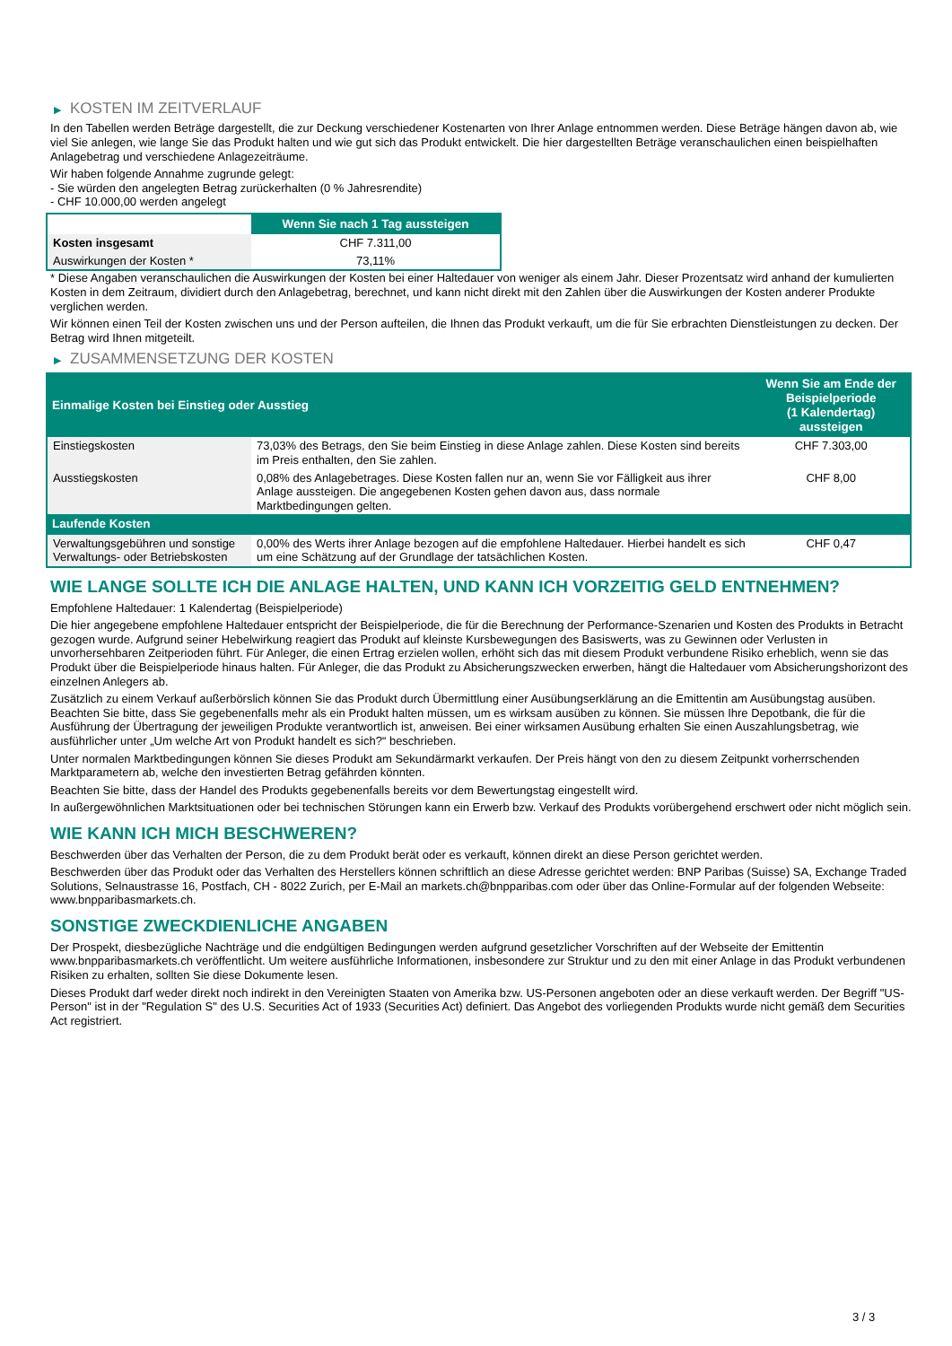▶ KOSTEN IM ZEITVERLAUF
In den Tabellen werden Beträge dargestellt, die zur Deckung verschiedener Kostenarten von Ihrer Anlage entnommen werden. Diese Beträge hängen davon ab, wie viel Sie anlegen, wie lange Sie das Produkt halten und wie gut sich das Produkt entwickelt. Die hier dargestellten Beträge veranschaulichen einen beispielhaften Anlagebetrag und verschiedene Anlagezeiträume.
Wir haben folgende Annahme zugrunde gelegt:
- Sie würden den angelegten Betrag zurückerhalten (0 % Jahresrendite)
- CHF 10.000,00 werden angelegt
| | Wenn Sie nach 1 Tag aussteigen |
| --- | --- |
| Kosten insgesamt | CHF 7.311,00 |
| Auswirkungen der Kosten * | 73,11% |
* Diese Angaben veranschaulichen die Auswirkungen der Kosten bei einer Haltedauer von weniger als einem Jahr. Dieser Prozentsatz wird anhand der kumulierten Kosten in dem Zeitraum, dividiert durch den Anlagebetrag, berechnet, und kann nicht direkt mit den Zahlen über die Auswirkungen der Kosten anderer Produkte verglichen werden.
Wir können einen Teil der Kosten zwischen uns und der Person aufteilen, die Ihnen das Produkt verkauft, um die für Sie erbrachten Dienstleistungen zu decken. Der Betrag wird Ihnen mitgeteilt.
▶ ZUSAMMENSETZUNG DER KOSTEN
| Einmalige Kosten bei Einstieg oder Ausstieg | | Wenn Sie am Ende der Beispielperiode (1 Kalendertag) aussteigen |
| --- | --- | --- |
| Einstiegskosten | 73,03% des Betrags, den Sie beim Einstieg in diese Anlage zahlen. Diese Kosten sind bereits im Preis enthalten, den Sie zahlen. | CHF 7.303,00 |
| Ausstiegskosten | 0,08% des Anlagebetrages. Diese Kosten fallen nur an, wenn Sie vor Fälligkeit aus ihrer Anlage aussteigen. Die angegebenen Kosten gehen davon aus, dass normale Marktbedingungen gelten. | CHF 8,00 |
| Laufende Kosten | | |
| Verwaltungsgebühren und sonstige Verwaltungs- oder Betriebskosten | 0,00% des Werts ihrer Anlage bezogen auf die empfohlene Haltedauer. Hierbei handelt es sich um eine Schätzung auf der Grundlage der tatsächlichen Kosten. | CHF 0,47 |
WIE LANGE SOLLTE ICH DIE ANLAGE HALTEN, UND KANN ICH VORZEITIG GELD ENTNEHMEN?
Empfohlene Haltedauer: 1 Kalendertag (Beispielperiode)
Die hier angegebene empfohlene Haltedauer entspricht der Beispielperiode, die für die Berechnung der Performance-Szenarien und Kosten des Produkts in Betracht gezogen wurde. Aufgrund seiner Hebelwirkung reagiert das Produkt auf kleinste Kursbewegungen des Basiswerts, was zu Gewinnen oder Verlusten in unvorhersehbaren Zeitperioden führt. Für Anleger, die einen Ertrag erzielen wollen, erhöht sich das mit diesem Produkt verbundene Risiko erheblich, wenn sie das Produkt über die Beispielperiode hinaus halten. Für Anleger, die das Produkt zu Absicherungszwecken erwerben, hängt die Haltedauer vom Absicherungshorizont des einzelnen Anlegers ab.
Zusätzlich zu einem Verkauf außerbörslich können Sie das Produkt durch Übermittlung einer Ausübungserklärung an die Emittentin am Ausübungstag ausüben. Beachten Sie bitte, dass Sie gegebenenfalls mehr als ein Produkt halten müssen, um es wirksam ausüben zu können. Sie müssen Ihre Depotbank, die für die Ausführung der Übertragung der jeweiligen Produkte verantwortlich ist, anweisen. Bei einer wirksamen Ausübung erhalten Sie einen Auszahlungsbetrag, wie ausführlicher unter „Um welche Art von Produkt handelt es sich?“ beschrieben.
Unter normalen Marktbedingungen können Sie dieses Produkt am Sekundärmarkt verkaufen. Der Preis hängt von den zu diesem Zeitpunkt vorherrschenden Marktparametern ab, welche den investierten Betrag gefährden könnten.
Beachten Sie bitte, dass der Handel des Produkts gegebenenfalls bereits vor dem Bewertungstag eingestellt wird.
In außergewöhnlichen Marktsituationen oder bei technischen Störungen kann ein Erwerb bzw. Verkauf des Produkts vorübergehend erschwert oder nicht möglich sein.
WIE KANN ICH MICH BESCHWEREN?
Beschwerden über das Verhalten der Person, die zu dem Produkt berät oder es verkauft, können direkt an diese Person gerichtet werden.
Beschwerden über das Produkt oder das Verhalten des Herstellers können schriftlich an diese Adresse gerichtet werden: BNP Paribas (Suisse) SA, Exchange Traded Solutions, Selnaustrasse 16, Postfach, CH - 8022 Zurich, per E-Mail an markets.ch@bnpparibas.com oder über das Online-Formular auf der folgenden Webseite: www.bnpparibasmarkets.ch.
SONSTIGE ZWECKDIENLICHE ANGABEN
Der Prospekt, diesbezügliche Nachträge und die endgültigen Bedingungen werden aufgrund gesetzlicher Vorschriften auf der Webseite der Emittentin www.bnpparibasmarkets.ch veröffentlicht. Um weitere ausführliche Informationen, insbesondere zur Struktur und zu den mit einer Anlage in das Produkt verbundenen Risiken zu erhalten, sollten Sie diese Dokumente lesen.
Dieses Produkt darf weder direkt noch indirekt in den Vereinigten Staaten von Amerika bzw. US-Personen angeboten oder an diese verkauft werden. Der Begriff "US-Person" ist in der "Regulation S" des U.S. Securities Act of 1933 (Securities Act) definiert. Das Angebot des vorliegenden Produkts wurde nicht gemäß dem Securities Act registriert.
3 / 3